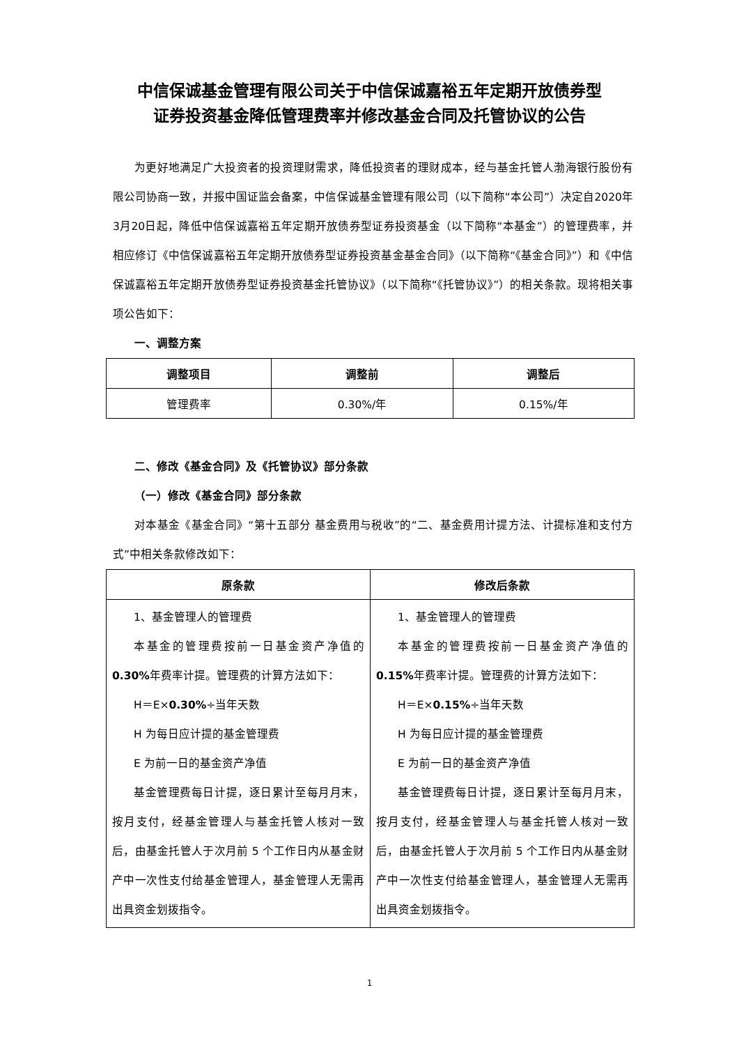中信保诚基金管理有限公司关于中信保诚嘉裕五年定期开放债券型
证券投资基金降低管理费率并修改基金合同及托管协议的公告
为更好地满足广大投资者的投资理财需求，降低投资者的理财成本，经与基金托管人渤海银行股份有限公司协商一致，并报中国证监会备案，中信保诚基金管理有限公司（以下简称“本公司”）决定自2020年3月20日起，降低中信保诚嘉裕五年定期开放债券型证券投资基金（以下简称“本基金”）的管理费率，并相应修订《中信保诚嘉裕五年定期开放债券型证券投资基金基金合同》（以下简称“《基金合同》”）和《中信保诚嘉裕五年定期开放债券型证券投资基金托管协议》（以下简称“《托管协议》”）的相关条款。现将相关事项公告如下：
一、调整方案
| 调整项目 | 调整前 | 调整后 |
| --- | --- | --- |
| 管理费率 | 0.30%/年 | 0.15%/年 |
二、修改《基金合同》及《托管协议》部分条款
（一）修改《基金合同》部分条款
对本基金《基金合同》“第十五部分 基金费用与税收”的“二、基金费用计提方法、计提标准和支付方式”中相关条款修改如下：
| 原条款 | 修改后条款 |
| --- | --- |
| 1、基金管理人的管理费 本基金的管理费按前一日基金资产净值的 0.30% 年费率计提。管理费的计算方法如下： H＝E× 0.30% ÷当年天数 H 为每日应计提的基金管理费 E 为前一日的基金资产净值 基金管理费每日计提，逐日累计至每月月末，按月支付，经基金管理人与基金托管人核对一致后，由基金托管人于次月前 5 个工作日内从基金财产中一次性支付给基金管理人，基金管理人无需再出具资金划拨指令。 | 1、基金管理人的管理费 本基金的管理费按前一日基金资产净值的 0.15% 年费率计提。管理费的计算方法如下： H＝E× 0.15% ÷当年天数 H 为每日应计提的基金管理费 E 为前一日的基金资产净值 基金管理费每日计提，逐日累计至每月月末，按月支付，经基金管理人与基金托管人核对一致后，由基金托管人于次月前 5 个工作日内从基金财产中一次性支付给基金管理人，基金管理人无需再出具资金划拨指令。 |
1